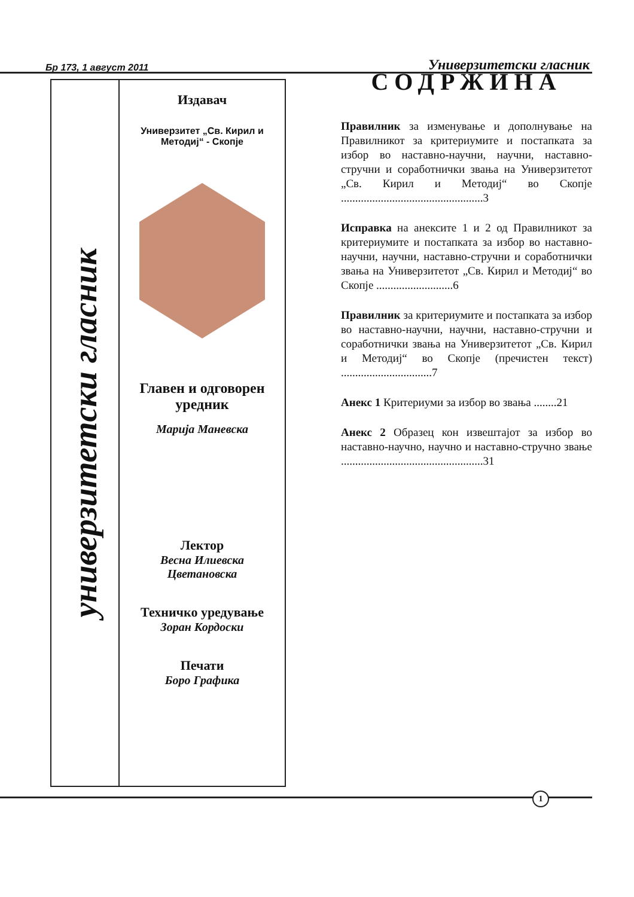Бр 173, 1 август 2011 Универзитетски гласник
универзитетски гласник
Издавач
Универзитет „Св. Кирил и Методиј“ - Скопје
Главен и одговорен уредник
Марија Маневска
Лектор
Весна Илиевска
Цветановска
Техничко уредување
Зоран Кордоски
Печати
Боро Графика
СОДРЖИНА
Правилник за изменување и дополнување на Правилникот за критериумите и постапката за избор во наставно-научни, научни, наставно-стручни и соработнички звања на Универзитетот „Св. Кирил и Методиј“ во Скопје ..................................................3
Исправка на анексите 1 и 2 од Правилникот за критериумите и постапката за избор во наставно-научни, научни, наставно-стручни и соработнички звања на Универзитетот „Св. Кирил и Методиј“ во Скопје ...........................6
Правилник за критериумите и постапката за избор во наставно-научни, научни, наставно-стручни и соработнички звања на Универзитетот „Св. Кирил и Методиј“ во Скопје (пречистен текст) ................................7
Анекс 1 Критериуми за избор во звања ........21
Анекс 2 Образец кон извештајот за избор во наставно-научно, научно и наставно-стручно звање ..................................................31
1